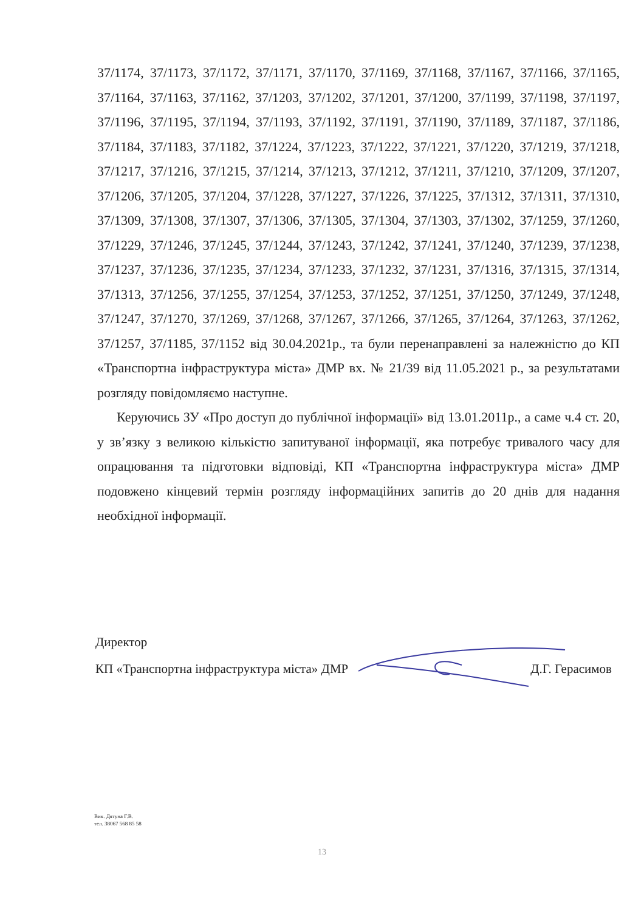37/1174, 37/1173, 37/1172, 37/1171, 37/1170, 37/1169, 37/1168, 37/1167, 37/1166, 37/1165, 37/1164, 37/1163, 37/1162, 37/1203, 37/1202, 37/1201, 37/1200, 37/1199, 37/1198, 37/1197, 37/1196, 37/1195, 37/1194, 37/1193, 37/1192, 37/1191, 37/1190, 37/1189, 37/1187, 37/1186, 37/1184, 37/1183, 37/1182, 37/1224, 37/1223, 37/1222, 37/1221, 37/1220, 37/1219, 37/1218, 37/1217, 37/1216, 37/1215, 37/1214, 37/1213, 37/1212, 37/1211, 37/1210, 37/1209, 37/1207, 37/1206, 37/1205, 37/1204, 37/1228, 37/1227, 37/1226, 37/1225, 37/1312, 37/1311, 37/1310, 37/1309, 37/1308, 37/1307, 37/1306, 37/1305, 37/1304, 37/1303, 37/1302, 37/1259, 37/1260, 37/1229, 37/1246, 37/1245, 37/1244, 37/1243, 37/1242, 37/1241, 37/1240, 37/1239, 37/1238, 37/1237, 37/1236, 37/1235, 37/1234, 37/1233, 37/1232, 37/1231, 37/1316, 37/1315, 37/1314, 37/1313, 37/1256, 37/1255, 37/1254, 37/1253, 37/1252, 37/1251, 37/1250, 37/1249, 37/1248, 37/1247, 37/1270, 37/1269, 37/1268, 37/1267, 37/1266, 37/1265, 37/1264, 37/1263, 37/1262, 37/1257, 37/1185, 37/1152 від 30.04.2021р., та були перенаправлені за належністю до КП «Транспортна інфраструктура міста» ДМР вх. № 21/39 від 11.05.2021 р., за результатами розгляду повідомляємо наступне.
Керуючись ЗУ «Про доступ до публічної інформації» від 13.01.2011р., а саме ч.4 ст. 20, у зв’язку з великою кількістю запитуваної інформації, яка потребує тривалого часу для опрацювання та підготовки відповіді, КП «Транспортна інфраструктура міста» ДМР подовжено кінцевий термін розгляду інформаційних запитів до 20 днів для надання необхідної інформації.
Директор
КП «Транспортна інфраструктура міста» ДМР Д.Г. Герасимов
Вик. Дятуна Г.В.
тел. 38067 568 85 58
13